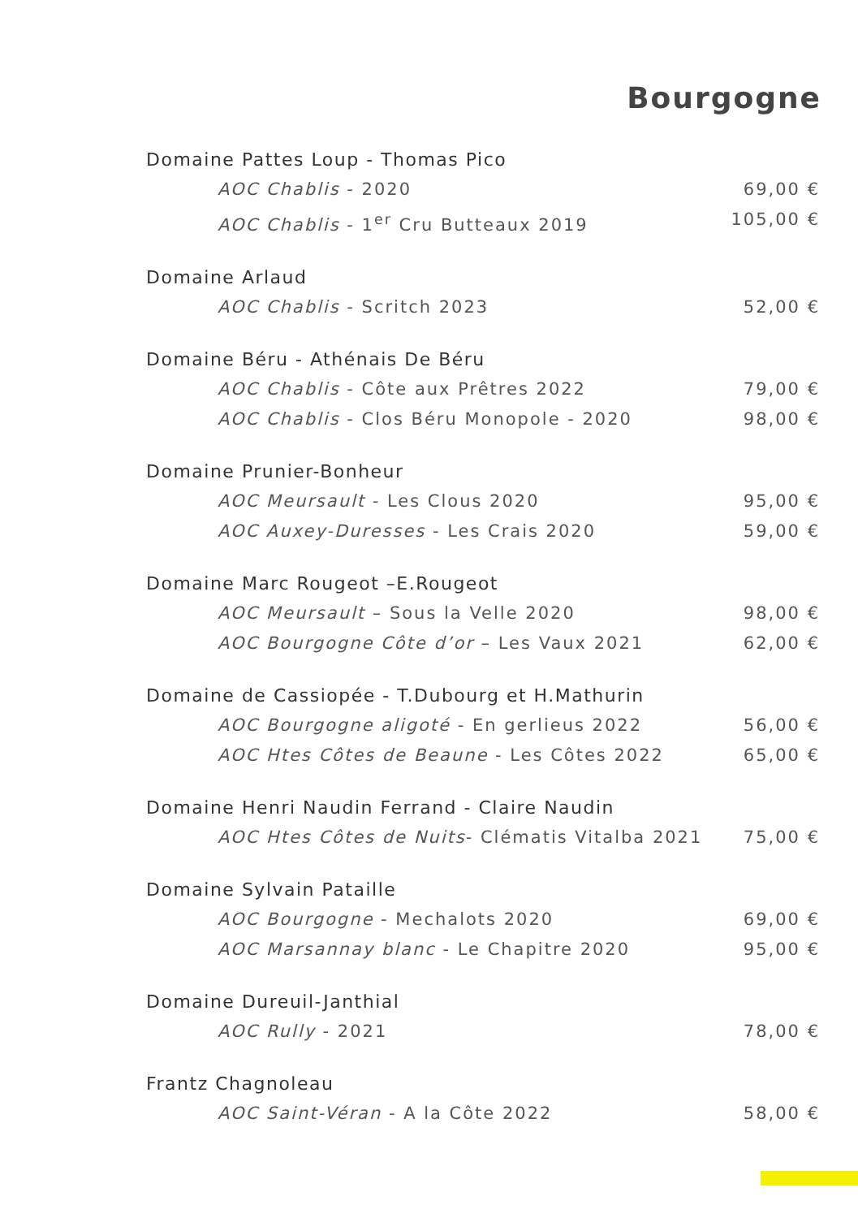Bourgogne
Domaine Pattes Loup - Thomas Pico
AOC Chablis - 2020 69,00 €
AOC Chablis - 1<sup>er</sup> Cru Butteaux 2019 105,00 €
Domaine Arlaud
AOC Chablis - Scritch 2023 52,00 €
Domaine Béru - Athénais De Béru
AOC Chablis - Côte aux Prêtres 2022 79,00 €
AOC Chablis - Clos Béru Monopole - 2020 98,00 €
Domaine Prunier-Bonheur
AOC Meursault - Les Clous 2020 95,00 €
AOC Auxey-Duresses - Les Crais 2020 59,00 €
Domaine Marc Rougeot –E.Rougeot
AOC Meursault – Sous la Velle 2020 98,00 €
AOC Bourgogne Côte d’or – Les Vaux 2021 62,00 €
Domaine de Cassiopée - T.Dubourg et H.Mathurin
AOC Bourgogne aligoté - En gerlieus 2022 56,00 €
AOC Htes Côtes de Beaune - Les Côtes 2022 65,00 €
Domaine Henri Naudin Ferrand - Claire Naudin
AOC Htes Côtes de Nuits- Clématis Vitalba 2021 75,00 €
Domaine Sylvain Pataille
AOC Bourgogne - Mechalots 2020 69,00 €
AOC Marsannay blanc - Le Chapitre 2020 95,00 €
Domaine Dureuil-Janthial
AOC Rully - 2021 78,00 €
Frantz Chagnoleau
AOC Saint-Véran - A la Côte 2022 58,00 €